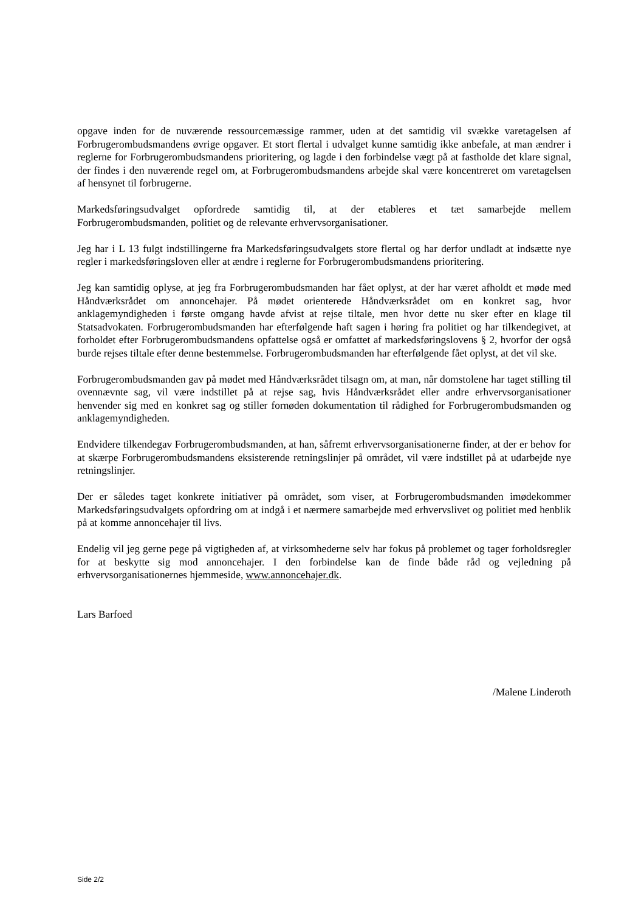opgave inden for de nuværende ressourcemæssige rammer, uden at det samtidig vil svække varetagelsen af Forbrugerombudsmandens øvrige opgaver. Et stort flertal i udvalget kunne samtidig ikke anbefale, at man ændrer i reglerne for Forbrugerombudsmandens prioritering, og lagde i den forbindelse vægt på at fastholde det klare signal, der findes i den nuværende regel om, at Forbrugerombudsmandens arbejde skal være koncentreret om varetagelsen af hensynet til forbrugerne.
Markedsføringsudvalget opfordrede samtidig til, at der etableres et tæt samarbejde mellem Forbrugerombudsmanden, politiet og de relevante erhvervsorganisationer.
Jeg har i L 13 fulgt indstillingerne fra Markedsføringsudvalgets store flertal og har derfor undladt at indsætte nye regler i markedsføringsloven eller at ændre i reglerne for Forbrugerombudsmandens prioritering.
Jeg kan samtidig oplyse, at jeg fra Forbrugerombudsmanden har fået oplyst, at der har været afholdt et møde med Håndværksrådet om annoncehajer. På mødet orienterede Håndværksrådet om en konkret sag, hvor anklagemyndigheden i første omgang havde afvist at rejse tiltale, men hvor dette nu sker efter en klage til Statsadvokaten. Forbrugerombudsmanden har efterfølgende haft sagen i høring fra politiet og har tilkendegivet, at forholdet efter Forbrugerombudsmandens opfattelse også er omfattet af markedsføringslovens § 2, hvorfor der også burde rejses tiltale efter denne bestemmelse. Forbrugerombudsmanden har efterfølgende fået oplyst, at det vil ske.
Forbrugerombudsmanden gav på mødet med Håndværksrådet tilsagn om, at man, når domstolene har taget stilling til ovennævnte sag, vil være indstillet på at rejse sag, hvis Håndværksrådet eller andre erhvervsorganisationer henvender sig med en konkret sag og stiller fornøden dokumentation til rådighed for Forbrugerombudsmanden og anklagemyndigheden.
Endvidere tilkendegav Forbrugerombudsmanden, at han, såfremt erhvervsorganisationerne finder, at der er behov for at skærpe Forbrugerombudsmandens eksisterende retningslinjer på området, vil være indstillet på at udarbejde nye retningslinjer.
Der er således taget konkrete initiativer på området, som viser, at Forbrugerombudsmanden imødekommer Markedsføringsudvalgets opfordring om at indgå i et nærmere samarbejde med erhvervslivet og politiet med henblik på at komme annoncehajer til livs.
Endelig vil jeg gerne pege på vigtigheden af, at virksomhederne selv har fokus på problemet og tager forholdsregler for at beskytte sig mod annoncehajer. I den forbindelse kan de finde både råd og vejledning på erhvervsorganisationernes hjemmeside, www.annoncehajer.dk.
Lars Barfoed
/Malene Linderoth
Side 2/2